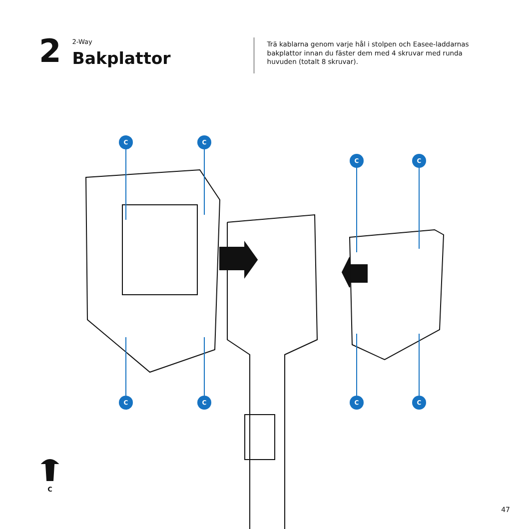2
2-Way
Bakplattor
Trä kablarna genom varje hål i stolpen och Easee-laddarnas bakplattor innan du fäster dem med 4 skruvar med runda huvuden (totalt 8 skruvar).
C C
C C
C C C C
C
47